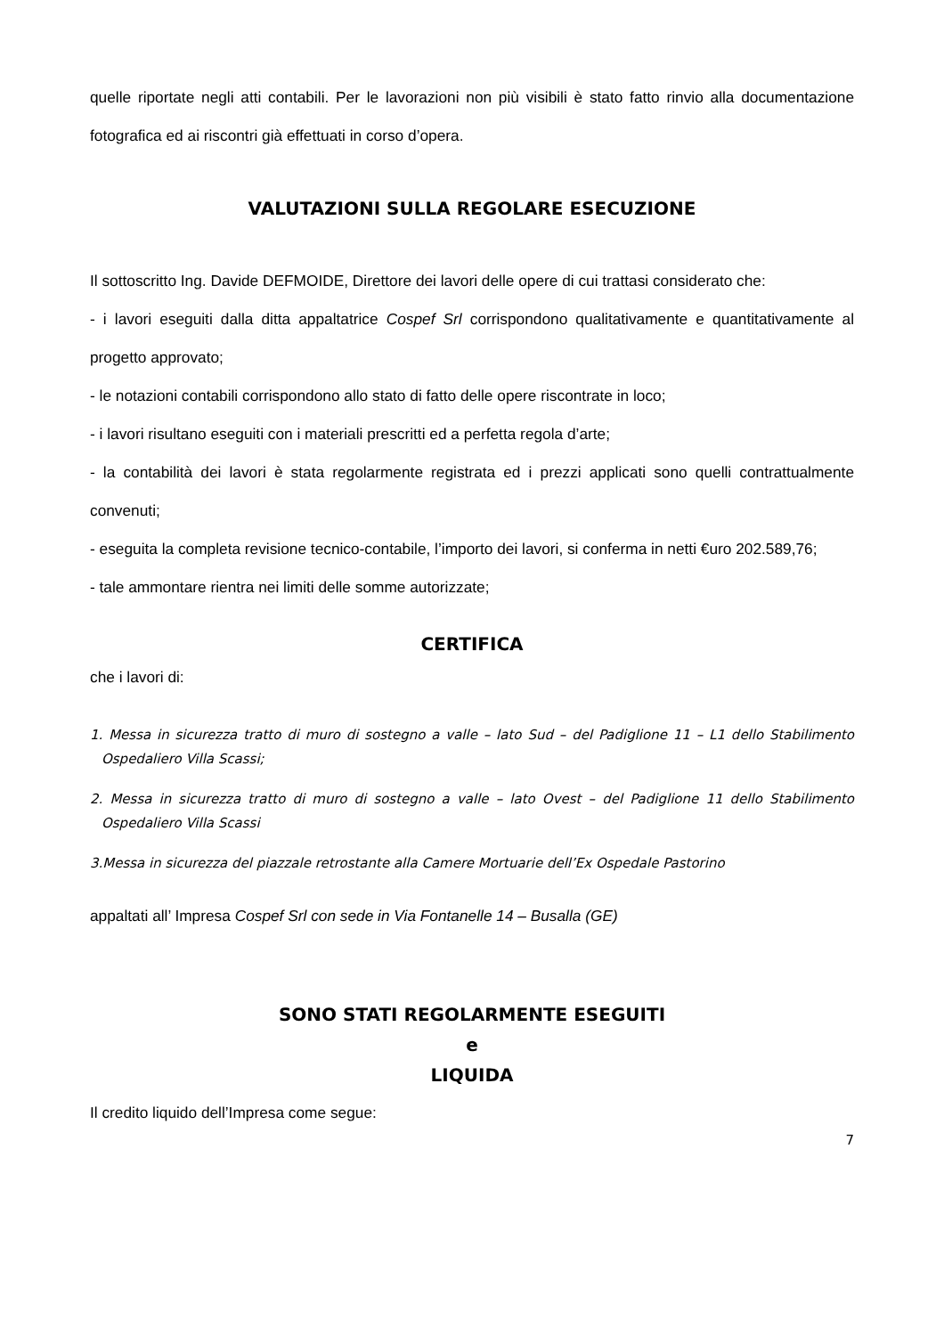quelle riportate negli atti contabili. Per le lavorazioni non più visibili è stato fatto rinvio alla documentazione fotografica ed ai riscontri già effettuati in corso d’opera.
VALUTAZIONI SULLA REGOLARE ESECUZIONE
Il sottoscritto Ing. Davide DEFMOIDE, Direttore dei lavori delle opere di cui trattasi considerato che:
- i lavori eseguiti dalla ditta appaltatrice Cospef Srl corrispondono qualitativamente e quantitativamente al progetto approvato;
- le notazioni contabili corrispondono allo stato di fatto delle opere riscontrate in loco;
- i lavori risultano eseguiti con i materiali prescritti ed a perfetta regola d’arte;
- la contabilità dei lavori è stata regolarmente registrata ed i prezzi applicati sono quelli contrattualmente convenuti;
- eseguita la completa revisione tecnico-contabile, l’importo dei lavori, si conferma in netti €uro 202.589,76;
- tale ammontare rientra nei limiti delle somme autorizzate;
CERTIFICA
che i lavori di:
1. Messa in sicurezza tratto di muro di sostegno a valle – lato Sud – del Padiglione 11 – L1 dello Stabilimento Ospedaliero Villa Scassi;
2. Messa in sicurezza tratto di muro di sostegno a valle – lato Ovest – del Padiglione 11 dello Stabilimento Ospedaliero Villa Scassi
3.Messa in sicurezza del piazzale retrostante alla Camere Mortuarie dell’Ex Ospedale Pastorino
appaltati all’ Impresa Cospef Srl con sede in Via Fontanelle 14 – Busalla (GE)
SONO STATI REGOLARMENTE ESEGUITI
e
LIQUIDA
Il credito liquido dell’Impresa come segue:
7